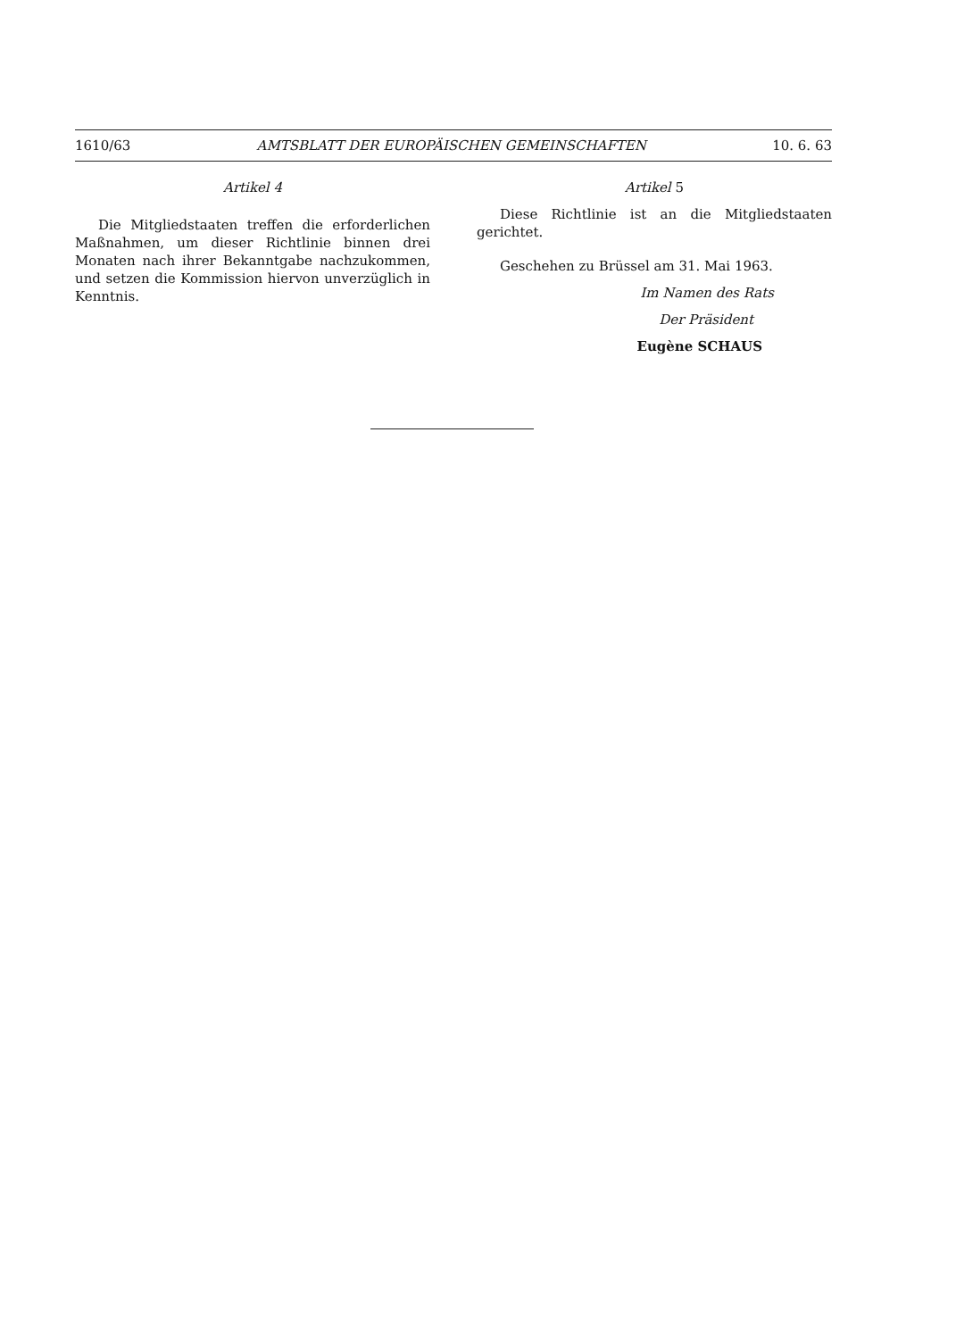1610/63 AMTSBLATT DER EUROPÄISCHEN GEMEINSCHAFTEN 10. 6. 63
Artikel 4
Die Mitgliedstaaten treffen die erforderlichen Maßnahmen, um dieser Richtlinie binnen drei Monaten nach ihrer Bekanntgabe nachzukommen, und setzen die Kommission hiervon unverzüglich in Kenntnis.
Artikel 5
Diese Richtlinie ist an die Mitgliedstaaten gerichtet.
Geschehen zu Brüssel am 31. Mai 1963.
Im Namen des Rats
Der Präsident
Eugène SCHAUS